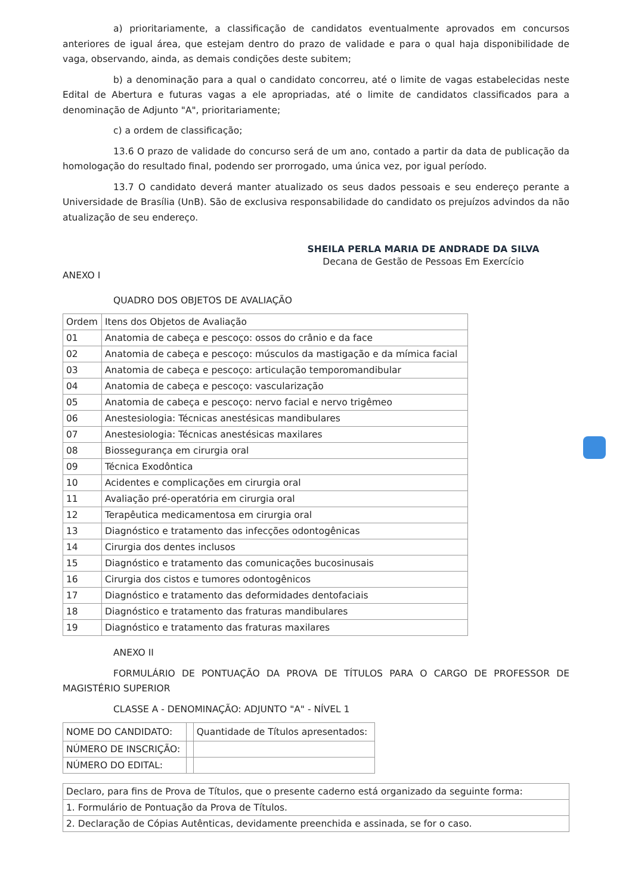a) prioritariamente, a classificação de candidatos eventualmente aprovados em concursos anteriores de igual área, que estejam dentro do prazo de validade e para o qual haja disponibilidade de vaga, observando, ainda, as demais condições deste subitem;
b) a denominação para a qual o candidato concorreu, até o limite de vagas estabelecidas neste Edital de Abertura e futuras vagas a ele apropriadas, até o limite de candidatos classificados para a denominação de Adjunto "A", prioritariamente;
c) a ordem de classificação;
13.6 O prazo de validade do concurso será de um ano, contado a partir da data de publicação da homologação do resultado final, podendo ser prorrogado, uma única vez, por igual período.
13.7 O candidato deverá manter atualizado os seus dados pessoais e seu endereço perante a Universidade de Brasília (UnB). São de exclusiva responsabilidade do candidato os prejuízos advindos da não atualização de seu endereço.
SHEILA PERLA MARIA DE ANDRADE DA SILVA
Decana de Gestão de Pessoas Em Exercício
ANEXO I
QUADRO DOS OBJETOS DE AVALIAÇÃO
| Ordem | Itens dos Objetos de Avaliação |
| 01 | Anatomia de cabeça e pescoço: ossos do crânio e da face |
| 02 | Anatomia de cabeça e pescoço: músculos da mastigação e da mímica facial |
| 03 | Anatomia de cabeça e pescoço: articulação temporomandibular |
| 04 | Anatomia de cabeça e pescoço: vascularização |
| 05 | Anatomia de cabeça e pescoço: nervo facial e nervo trigêmeo |
| 06 | Anestesiologia: Técnicas anestésicas mandibulares |
| 07 | Anestesiologia: Técnicas anestésicas maxilares |
| 08 | Biossegurança em cirurgia oral |
| 09 | Técnica Exodôntica |
| 10 | Acidentes e complicações em cirurgia oral |
| 11 | Avaliação pré-operatória em cirurgia oral |
| 12 | Terapêutica medicamentosa em cirurgia oral |
| 13 | Diagnóstico e tratamento das infecções odontogênicas |
| 14 | Cirurgia dos dentes inclusos |
| 15 | Diagnóstico e tratamento das comunicações bucosinusais |
| 16 | Cirurgia dos cistos e tumores odontogênicos |
| 17 | Diagnóstico e tratamento das deformidades dentofaciais |
| 18 | Diagnóstico e tratamento das fraturas mandibulares |
| 19 | Diagnóstico e tratamento das fraturas maxilares |
ANEXO II
FORMULÁRIO DE PONTUAÇÃO DA PROVA DE TÍTULOS PARA O CARGO DE PROFESSOR DE MAGISTÉRIO SUPERIOR
CLASSE A - DENOMINAÇÃO: ADJUNTO "A" - NÍVEL 1
| NOME DO CANDIDATO: | | Quantidade de Títulos apresentados: |
| NÚMERO DE INSCRIÇÃO: | | |
| NÚMERO DO EDITAL: | | |
| Declaro, para fins de Prova de Títulos, que o presente caderno está organizado da seguinte forma: |
| 1. Formulário de Pontuação da Prova de Títulos. |
| 2. Declaração de Cópias Autênticas, devidamente preenchida e assinada, se for o caso. |